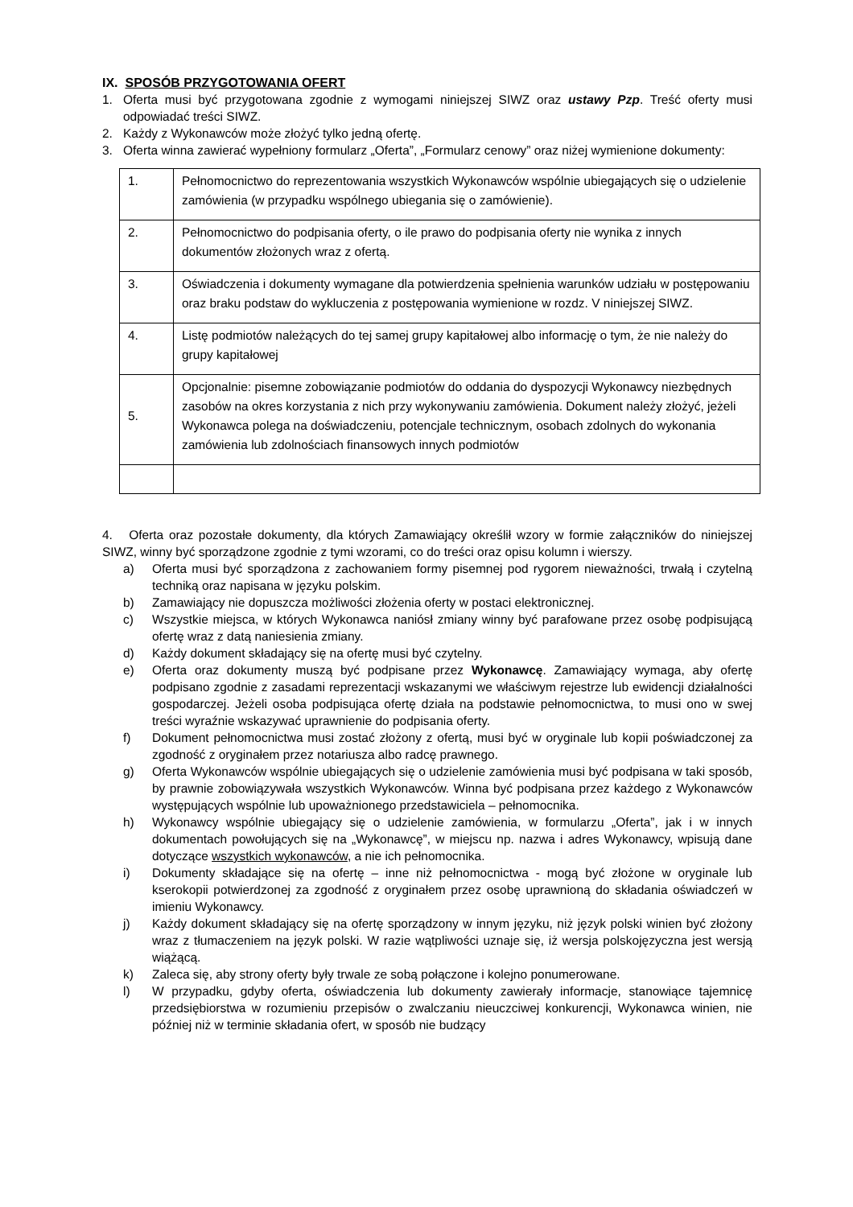IX. SPOSÓB PRZYGOTOWANIA OFERT
1. Oferta musi być przygotowana zgodnie z wymogami niniejszej SIWZ oraz ustawy Pzp. Treść oferty musi odpowiadać treści SIWZ.
2. Każdy z Wykonawców może złożyć tylko jedną ofertę.
3. Oferta winna zawierać wypełniony formularz „Oferta”, „Formularz cenowy” oraz niżej wymienione dokumenty:
| 1. | Pełnomocnictwo do reprezentowania wszystkich Wykonawców wspólnie ubiegających się o udzielenie zamówienia (w przypadku wspólnego ubiegania się o zamówienie). |
| 2. | Pełnomocnictwo do podpisania oferty, o ile prawo do podpisania oferty nie wynika z innych dokumentów złożonych wraz z ofertą. |
| 3. | Oświadczenia i dokumenty wymagane dla potwierdzenia spełnienia warunków udziału w postępowaniu oraz braku podstaw do wykluczenia z postępowania wymienione w rozdz. V niniejszej SIWZ. |
| 4. | Listę podmiotów należących do tej samej grupy kapitałowej albo informację o tym, że nie należy do grupy kapitałowej |
| 5. | Opcjonalnie: pisemne zobowiązanie podmiotów do oddania do dyspozycji Wykonawcy niezbędnych zasobów na okres korzystania z nich przy wykonywaniu zamówienia. Dokument należy złożyć, jeżeli Wykonawca polega na doświadczeniu, potencjale technicznym, osobach zdolnych do wykonania zamówienia lub zdolnościach finansowych innych podmiotów |
4. Oferta oraz pozostałe dokumenty, dla których Zamawiający określił wzory w formie załączników do niniejszej SIWZ, winny być sporządzone zgodnie z tymi wzorami, co do treści oraz opisu kolumn i wierszy.
a) Oferta musi być sporządzona z zachowaniem formy pisemnej pod rygorem nieważności, trwałą i czytelną techniką oraz napisana w języku polskim.
b) Zamawiający nie dopuszcza możliwości złożenia oferty w postaci elektronicznej.
c) Wszystkie miejsca, w których Wykonawca naniósł zmiany winny być parafowane przez osobę podpisującą ofertę wraz z datą naniesienia zmiany.
d) Każdy dokument składający się na ofertę musi być czytelny.
e) Oferta oraz dokumenty muszą być podpisane przez Wykonawcę. Zamawiający wymaga, aby ofertę podpisano zgodnie z zasadami reprezentacji wskazanymi we właściwym rejestrze lub ewidencji działalności gospodarczej. Jeżeli osoba podpisująca ofertę działa na podstawie pełnomocnictwa, to musi ono w swej treści wyraźnie wskazywać uprawnienie do podpisania oferty.
f) Dokument pełnomocnictwa musi zostać złożony z ofertą, musi być w oryginale lub kopii poświadczonej za zgodność z oryginałem przez notariusza albo radcę prawnego.
g) Oferta Wykonawców wspólnie ubiegających się o udzielenie zamówienia musi być podpisana w taki sposób, by prawnie zobowiązywała wszystkich Wykonawców. Winna być podpisana przez każdego z Wykonawców występujących wspólnie lub upoważnionego przedstawiciela – pełnomocnika.
h) Wykonawcy wspólnie ubiegający się o udzielenie zamówienia, w formularzu „Oferta”, jak i w innych dokumentach powołujących się na „Wykonawcę”, w miejscu np. nazwa i adres Wykonawcy, wpisują dane dotyczące wszystkich wykonawców, a nie ich pełnomocnika.
i) Dokumenty składające się na ofertę – inne niż pełnomocnictwa - mogą być złożone w oryginale lub kserokopii potwierdzonej za zgodność z oryginałem przez osobę uprawnioną do składania oświadczeń w imieniu Wykonawcy.
j) Każdy dokument składający się na ofertę sporządzony w innym języku, niż język polski winien być złożony wraz z tłumaczeniem na język polski. W razie wątpliwości uznaje się, iż wersja polskojęzyczna jest wersją wiążącą.
k) Zaleca się, aby strony oferty były trwale ze sobą połączone i kolejno ponumerowane.
l) W przypadku, gdyby oferta, oświadczenia lub dokumenty zawierały informacje, stanowiące tajemnicę przedsiębiorstwa w rozumieniu przepisów o zwalczaniu nieuczciwej konkurencji, Wykonawca winien, nie później niż w terminie składania ofert, w sposób nie budzący